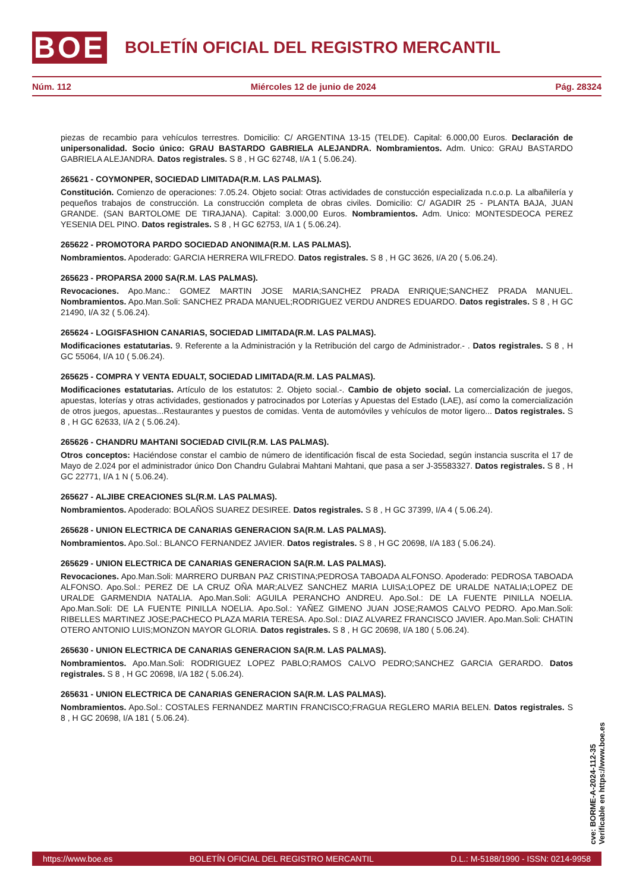BOE
BOLETÍN OFICIAL DEL REGISTRO MERCANTIL
Núm. 112 Miércoles 12 de junio de 2024 Pág. 28324
piezas de recambio para vehículos terrestres. Domicilio: C/ ARGENTINA 13-15 (TELDE). Capital: 6.000,00 Euros. Declaración de unipersonalidad. Socio único: GRAU BASTARDO GABRIELA ALEJANDRA. Nombramientos. Adm. Unico: GRAU BASTARDO GABRIELA ALEJANDRA. Datos registrales. S 8 , H GC 62748, I/A 1 ( 5.06.24).
265621 - COYMONPER, SOCIEDAD LIMITADA(R.M. LAS PALMAS).
Constitución. Comienzo de operaciones: 7.05.24. Objeto social: Otras actividades de constucción especializada n.c.o.p. La albañilería y pequeños trabajos de construcción. La construcción completa de obras civiles. Domicilio: C/ AGADIR 25 - PLANTA BAJA, JUAN GRANDE. (SAN BARTOLOME DE TIRAJANA). Capital: 3.000,00 Euros. Nombramientos. Adm. Unico: MONTESDEOCA PEREZ YESENIA DEL PINO. Datos registrales. S 8 , H GC 62753, I/A 1 ( 5.06.24).
265622 - PROMOTORA PARDO SOCIEDAD ANONIMA(R.M. LAS PALMAS).
Nombramientos. Apoderado: GARCIA HERRERA WILFREDO. Datos registrales. S 8 , H GC 3626, I/A 20 ( 5.06.24).
265623 - PROPARSA 2000 SA(R.M. LAS PALMAS).
Revocaciones. Apo.Manc.: GOMEZ MARTIN JOSE MARIA;SANCHEZ PRADA ENRIQUE;SANCHEZ PRADA MANUEL. Nombramientos. Apo.Man.Soli: SANCHEZ PRADA MANUEL;RODRIGUEZ VERDU ANDRES EDUARDO. Datos registrales. S 8 , H GC 21490, I/A 32 ( 5.06.24).
265624 - LOGISFASHION CANARIAS, SOCIEDAD LIMITADA(R.M. LAS PALMAS).
Modificaciones estatutarias. 9. Referente a la Administración y la Retribución del cargo de Administrador.- . Datos registrales. S 8 , H GC 55064, I/A 10 ( 5.06.24).
265625 - COMPRA Y VENTA EDUALT, SOCIEDAD LIMITADA(R.M. LAS PALMAS).
Modificaciones estatutarias. Artículo de los estatutos: 2. Objeto social.-. Cambio de objeto social. La comercialización de juegos, apuestas, loterías y otras actividades, gestionados y patrocinados por Loterías y Apuestas del Estado (LAE), así como la comercialización de otros juegos, apuestas...Restaurantes y puestos de comidas. Venta de automóviles y vehículos de motor ligero... Datos registrales. S 8 , H GC 62633, I/A 2 ( 5.06.24).
265626 - CHANDRU MAHTANI SOCIEDAD CIVIL(R.M. LAS PALMAS).
Otros conceptos: Haciéndose constar el cambio de número de identificación fiscal de esta Sociedad, según instancia suscrita el 17 de Mayo de 2.024 por el administrador único Don Chandru Gulabrai Mahtani Mahtani, que pasa a ser J-35583327. Datos registrales. S 8 , H GC 22771, I/A 1 N ( 5.06.24).
265627 - ALJIBE CREACIONES SL(R.M. LAS PALMAS).
Nombramientos. Apoderado: BOLAÑOS SUAREZ DESIREE. Datos registrales. S 8 , H GC 37399, I/A 4 ( 5.06.24).
265628 - UNION ELECTRICA DE CANARIAS GENERACION SA(R.M. LAS PALMAS).
Nombramientos. Apo.Sol.: BLANCO FERNANDEZ JAVIER. Datos registrales. S 8 , H GC 20698, I/A 183 ( 5.06.24).
265629 - UNION ELECTRICA DE CANARIAS GENERACION SA(R.M. LAS PALMAS).
Revocaciones. Apo.Man.Soli: MARRERO DURBAN PAZ CRISTINA;PEDROSA TABOADA ALFONSO. Apoderado: PEDROSA TABOADA ALFONSO. Apo.Sol.: PEREZ DE LA CRUZ OÑA MAR;ALVEZ SANCHEZ MARIA LUISA;LOPEZ DE URALDE NATALIA;LOPEZ DE URALDE GARMENDIA NATALIA. Apo.Man.Soli: AGUILA PERANCHO ANDREU. Apo.Sol.: DE LA FUENTE PINILLA NOELIA. Apo.Man.Soli: DE LA FUENTE PINILLA NOELIA. Apo.Sol.: YAÑEZ GIMENO JUAN JOSE;RAMOS CALVO PEDRO. Apo.Man.Soli: RIBELLES MARTINEZ JOSE;PACHECO PLAZA MARIA TERESA. Apo.Sol.: DIAZ ALVAREZ FRANCISCO JAVIER. Apo.Man.Soli: CHATIN OTERO ANTONIO LUIS;MONZON MAYOR GLORIA. Datos registrales. S 8 , H GC 20698, I/A 180 ( 5.06.24).
265630 - UNION ELECTRICA DE CANARIAS GENERACION SA(R.M. LAS PALMAS).
Nombramientos. Apo.Man.Soli: RODRIGUEZ LOPEZ PABLO;RAMOS CALVO PEDRO;SANCHEZ GARCIA GERARDO. Datos registrales. S 8 , H GC 20698, I/A 182 ( 5.06.24).
265631 - UNION ELECTRICA DE CANARIAS GENERACION SA(R.M. LAS PALMAS).
Nombramientos. Apo.Sol.: COSTALES FERNANDEZ MARTIN FRANCISCO;FRAGUA REGLERO MARIA BELEN. Datos registrales. S 8 , H GC 20698, I/A 181 ( 5.06.24).
cve: BORME-A-2024-112-35
Verificable en https://www.boe.es
https://www.boe.es BOLETÍN OFICIAL DEL REGISTRO MERCANTIL D.L.: M-5188/1990 - ISSN: 0214-9958